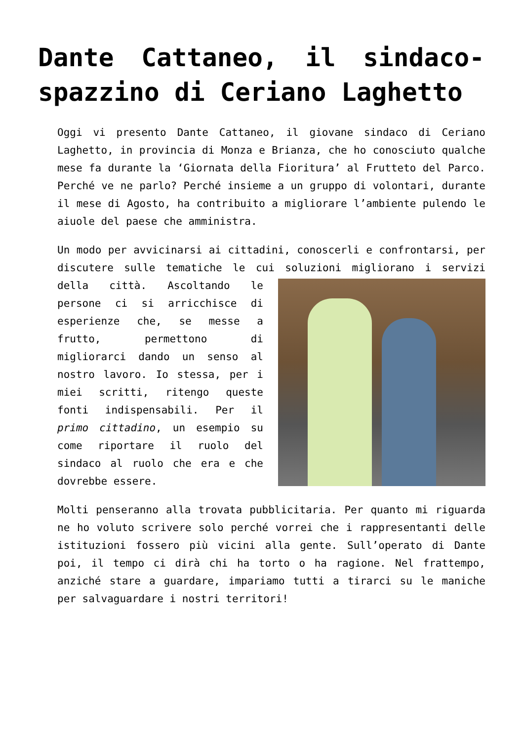Dante Cattaneo, il sindaco-spazzino di Ceriano Laghetto
Oggi vi presento Dante Cattaneo, il giovane sindaco di Ceriano Laghetto, in provincia di Monza e Brianza, che ho conosciuto qualche mese fa durante la ‘Giornata della Fioritura’ al Frutteto del Parco. Perché ve ne parlo? Perché insieme a un gruppo di volontari, durante il mese di Agosto, ha contribuito a migliorare l’ambiente pulendo le aiuole del paese che amministra.
Un modo per avvicinarsi ai cittadini, conoscerli e confrontarsi, per discutere sulle tematiche le cui soluzioni migliorano i servizi della città. Ascoltando le persone ci si arricchisce di esperienze che, se messe a frutto, permettono di migliorarci dando un senso al nostro lavoro. Io stessa, per i miei scritti, ritengo queste fonti indispensabili. Per il primo cittadino, un esempio su come riportare il ruolo del sindaco al ruolo che era e che dovrebbe essere.
Molti penseranno alla trovata pubblicitaria. Per quanto mi riguarda ne ho voluto scrivere solo perché vorrei che i rappresentanti delle istituzioni fossero più vicini alla gente. Sull’operato di Dante poi, il tempo ci dirà chi ha torto o ha ragione. Nel frattempo, anziché stare a guardare, impariamo tutti a tirarci su le maniche per salvaguardare i nostri territori!